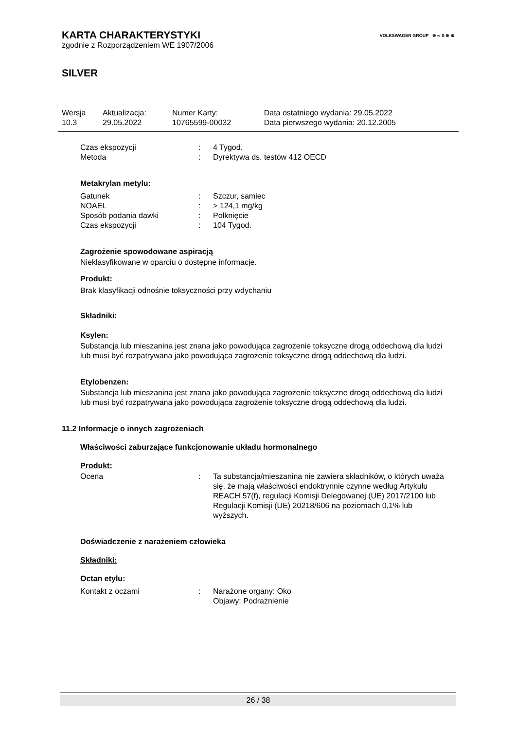VOLKSWAGEN GROUP ⊛ ∞ S ⊛ ⊛
KARTA CHARAKTERYSTYKI
zgodnie z Rozporządzeniem WE 1907/2006
SILVER
| Wersja | Aktualizacja: | Numer Karty: | Data ostatniego wydania: 29.05.2022 |
| 10.3 | 29.05.2022 | 10765599-00032 | Data pierwszego wydania: 20.12.2005 |
| Czas ekspozycji | : | 4 Tygod. |
| Metoda | : | Dyrektywa ds. testów 412 OECD |
Metakrylan metylu:
| Gatunek | : | Szczur, samiec |
| NOAEL | : | > 124,1 mg/kg |
| Sposób podania dawki | : | Połknięcie |
| Czas ekspozycji | : | 104 Tygod. |
Zagrożenie spowodowane aspiracją
Nieklasyfikowane w oparciu o dostępne informacje.
Produkt:
Brak klasyfikacji odnośnie toksyczności przy wdychaniu
Składniki:
Ksylen:
Substancja lub mieszanina jest znana jako powodująca zagrożenie toksyczne drogą oddechową dla ludzi lub musi być rozpatrywana jako powodująca zagrożenie toksyczne drogą oddechową dla ludzi.
Etylobenzen:
Substancja lub mieszanina jest znana jako powodująca zagrożenie toksyczne drogą oddechową dla ludzi lub musi być rozpatrywana jako powodująca zagrożenie toksyczne drogą oddechową dla ludzi.
11.2 Informacje o innych zagrożeniach
Właściwości zaburzające funkcjonowanie układu hormonalnego
Produkt:
| Ocena | : | Ta substancja/mieszanina nie zawiera składników, o których uważa się, że mają właściwości endoktrynnie czynne według Artykułu REACH 57(f), regulacji Komisji Delegowanej (UE) 2017/2100 lub Regulacji Komisji (UE) 20218/606 na poziomach 0,1% lub wyższych. |
Doświadczenie z narażeniem człowieka
Składniki:
Octan etylu:
| Kontakt z oczami | : | Narażone organy: Oko Objawy: Podrażnienie |
26 / 38